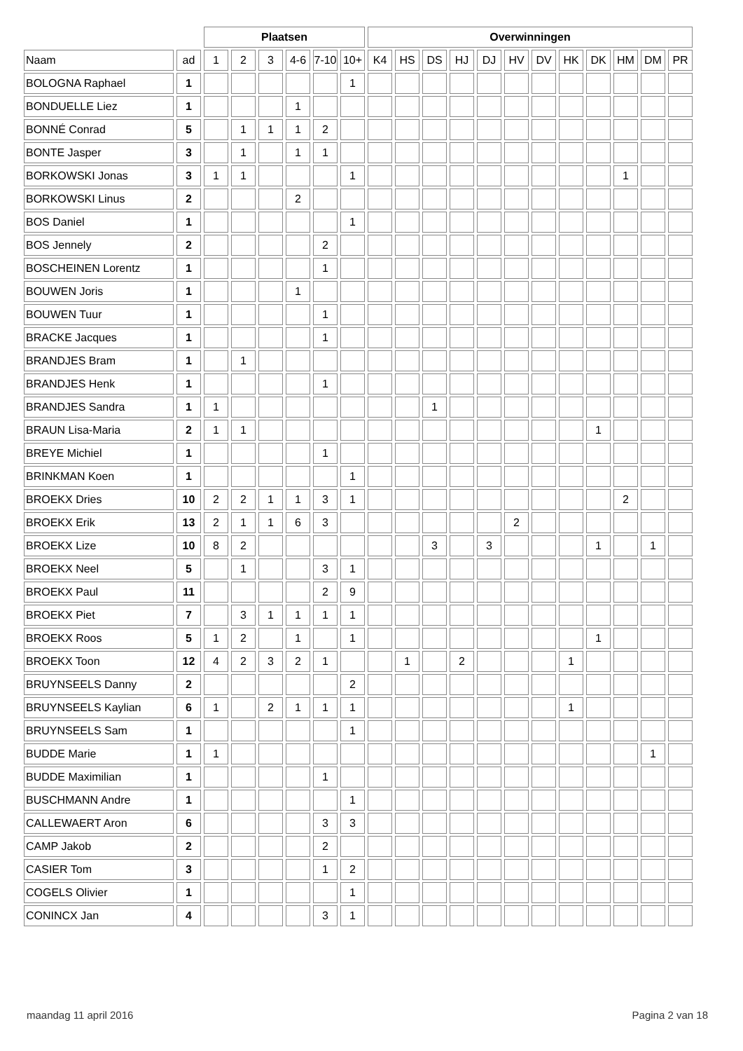| | | Plaatsen | | | | | | Overwinningen | | | | | | | | | | | |
| --- | --- | --- | --- | --- | --- | --- | --- | --- | --- | --- | --- | --- | --- | --- | --- | --- | --- | --- | --- |
| Naam | ad | 1 | 2 | 3 | 4-6 | 7-10 | 10+ | K4 | HS | DS | HJ | DJ | HV | DV | HK | DK | HM | DM | PR |
| BOLOGNA Raphael | 1 | | | | | | 1 | | | | | | | | | | | | |
| BONDUELLE Liez | 1 | | | | 1 | | | | | | | | | | | | | | |
| BONNÉ Conrad | 5 | | 1 | 1 | 1 | 2 | | | | | | | | | | | | | |
| BONTE Jasper | 3 | | 1 | | 1 | 1 | | | | | | | | | | | | | |
| BORKOWSKI Jonas | 3 | 1 | 1 | | | | 1 | | | | | | | | | | 1 | | |
| BORKOWSKI Linus | 2 | | | | 2 | | | | | | | | | | | | | | |
| BOS Daniel | 1 | | | | | | 1 | | | | | | | | | | | | |
| BOS Jennely | 2 | | | | | 2 | | | | | | | | | | | | | |
| BOSCHEINEN Lorentz | 1 | | | | | 1 | | | | | | | | | | | | | |
| BOUWEN Joris | 1 | | | | 1 | | | | | | | | | | | | | | |
| BOUWEN Tuur | 1 | | | | | 1 | | | | | | | | | | | | | |
| BRACKE Jacques | 1 | | | | | 1 | | | | | | | | | | | | | |
| BRANDJES Bram | 1 | | 1 | | | | | | | | | | | | | | | | |
| BRANDJES Henk | 1 | | | | | 1 | | | | | | | | | | | | | |
| BRANDJES Sandra | 1 | 1 | | | | | | | | 1 | | | | | | | | | |
| BRAUN Lisa-Maria | 2 | 1 | 1 | | | | | | | | | | | | | 1 | | | |
| BREYE Michiel | 1 | | | | | 1 | | | | | | | | | | | | | |
| BRINKMAN Koen | 1 | | | | | | 1 | | | | | | | | | | | | |
| BROEKX Dries | 10 | 2 | 2 | 1 | 1 | 3 | 1 | | | | | | | | | | 2 | | |
| BROEKX Erik | 13 | 2 | 1 | 1 | 6 | 3 | | | | | | | 2 | | | | | | |
| BROEKX Lize | 10 | 8 | 2 | | | | | | | 3 | | 3 | | | | 1 | | 1 | |
| BROEKX Neel | 5 | | 1 | | | 3 | 1 | | | | | | | | | | | | |
| BROEKX Paul | 11 | | | | | 2 | 9 | | | | | | | | | | | | |
| BROEKX Piet | 7 | | 3 | 1 | 1 | 1 | 1 | | | | | | | | | | | | |
| BROEKX Roos | 5 | 1 | 2 | | 1 | | 1 | | | | | | | | | 1 | | | |
| BROEKX Toon | 12 | 4 | 2 | 3 | 2 | 1 | | | 1 | | 2 | | | | 1 | | | | |
| BRUYNSEELS Danny | 2 | | | | | | 2 | | | | | | | | | | | | |
| BRUYNSEELS Kaylian | 6 | 1 | | 2 | 1 | 1 | 1 | | | | | | | | 1 | | | | |
| BRUYNSEELS Sam | 1 | | | | | | 1 | | | | | | | | | | | | |
| BUDDE Marie | 1 | 1 | | | | | | | | | | | | | | | | 1 | |
| BUDDE Maximilian | 1 | | | | | 1 | | | | | | | | | | | | | |
| BUSCHMANN Andre | 1 | | | | | | 1 | | | | | | | | | | | | |
| CALLEWAERT Aron | 6 | | | | | 3 | 3 | | | | | | | | | | | | |
| CAMP Jakob | 2 | | | | | 2 | | | | | | | | | | | | | |
| CASIER Tom | 3 | | | | | 1 | 2 | | | | | | | | | | | | |
| COGELS Olivier | 1 | | | | | | 1 | | | | | | | | | | | | |
| CONINCX Jan | 4 | | | | | 3 | 1 | | | | | | | | | | | | |
maandag 11 april 2016 Pagina 2 van 18